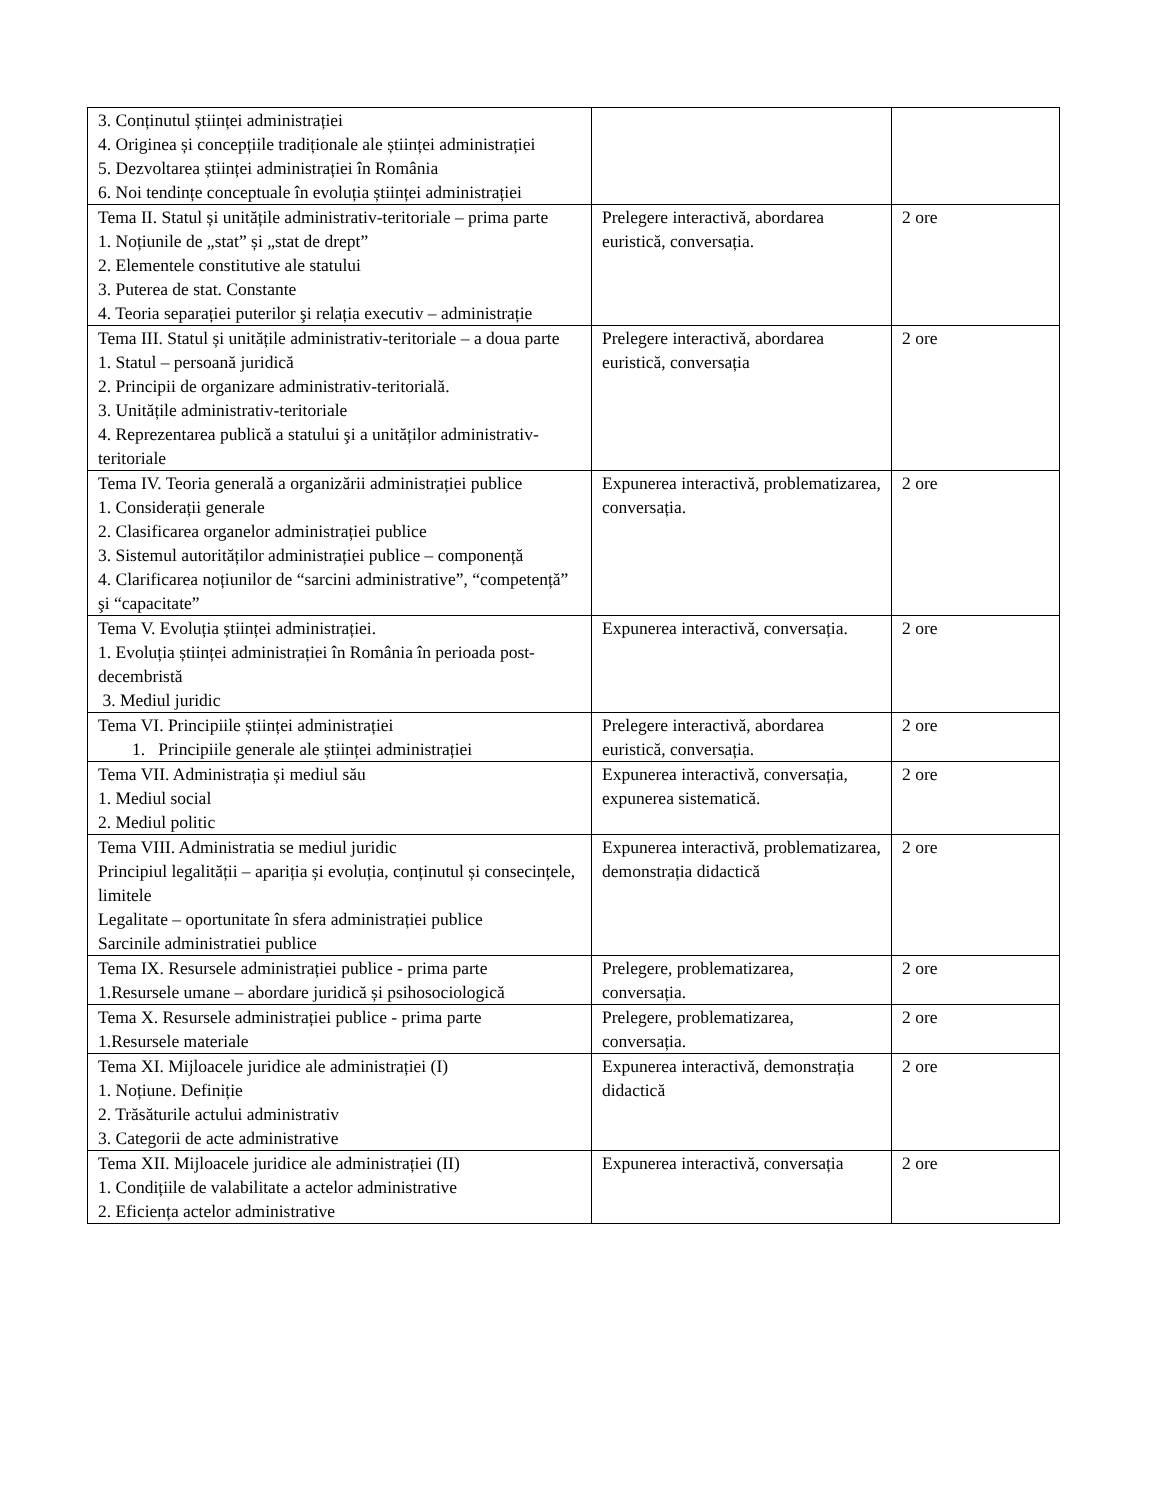| 3. Conținutul științei administrației 4. Originea și concepțiile tradiționale ale științei administrației 5. Dezvoltarea științei administrației în România 6. Noi tendințe conceptuale în evoluția științei administrației | | |
| Tema II. Statul și unitățile administrativ-teritoriale – prima parte 1. Noțiunile de „stat” și „stat de drept” 2. Elementele constitutive ale statului 3. Puterea de stat. Constante 4. Teoria separației puterilor şi relația executiv – administrație | Prelegere interactivă, abordarea euristică, conversația. | 2 ore |
| Tema III. Statul și unitățile administrativ-teritoriale – a doua parte 1. Statul – persoană juridică 2. Principii de organizare administrativ-teritorială. 3. Unitățile administrativ-teritoriale 4. Reprezentarea publică a statului şi a unităților administrativ-teritoriale | Prelegere interactivă, abordarea euristică, conversația | 2 ore |
| Tema IV. Teoria generală a organizării administrației publice 1. Considerații generale 2. Clasificarea organelor administrației publice 3. Sistemul autorităților administrației publice – componență 4. Clarificarea noțiunilor de “sarcini administrative”, “competență” şi “capacitate” | Expunerea interactivă, problematizarea, conversația. | 2 ore |
| Tema V. Evoluția științei administrației. 1. Evoluția științei administrației în România în perioada post-decembristă 3. Mediul juridic | Expunerea interactivă, conversația. | 2 ore |
| Tema VI. Principiile științei administrației 1. Principiile generale ale științei administrației | Prelegere interactivă, abordarea euristică, conversația. | 2 ore |
| Tema VII. Administrația și mediul său 1. Mediul social 2. Mediul politic | Expunerea interactivă, conversația, expunerea sistematică. | 2 ore |
| Tema VIII. Administratia se mediul juridic Principiul legalității – apariția și evoluția, conținutul și consecințele, limitele Legalitate – oportunitate în sfera administrației publice Sarcinile administratiei publice | Expunerea interactivă, problematizarea, demonstrația didactică | 2 ore |
| Tema IX. Resursele administrației publice - prima parte 1.Resursele umane – abordare juridică și psihosociologică | Prelegere, problematizarea, conversația. | 2 ore |
| Tema X. Resursele administrației publice - prima parte 1.Resursele materiale | Prelegere, problematizarea, conversația. | 2 ore |
| Tema XI. Mijloacele juridice ale administrației (I) 1. Noțiune. Definiție 2. Trăsăturile actului administrativ 3. Categorii de acte administrative | Expunerea interactivă, demonstrația didactică | 2 ore |
| Tema XII. Mijloacele juridice ale administrației (II) 1. Condițiile de valabilitate a actelor administrative 2. Eficiența actelor administrative | Expunerea interactivă, conversația | 2 ore |